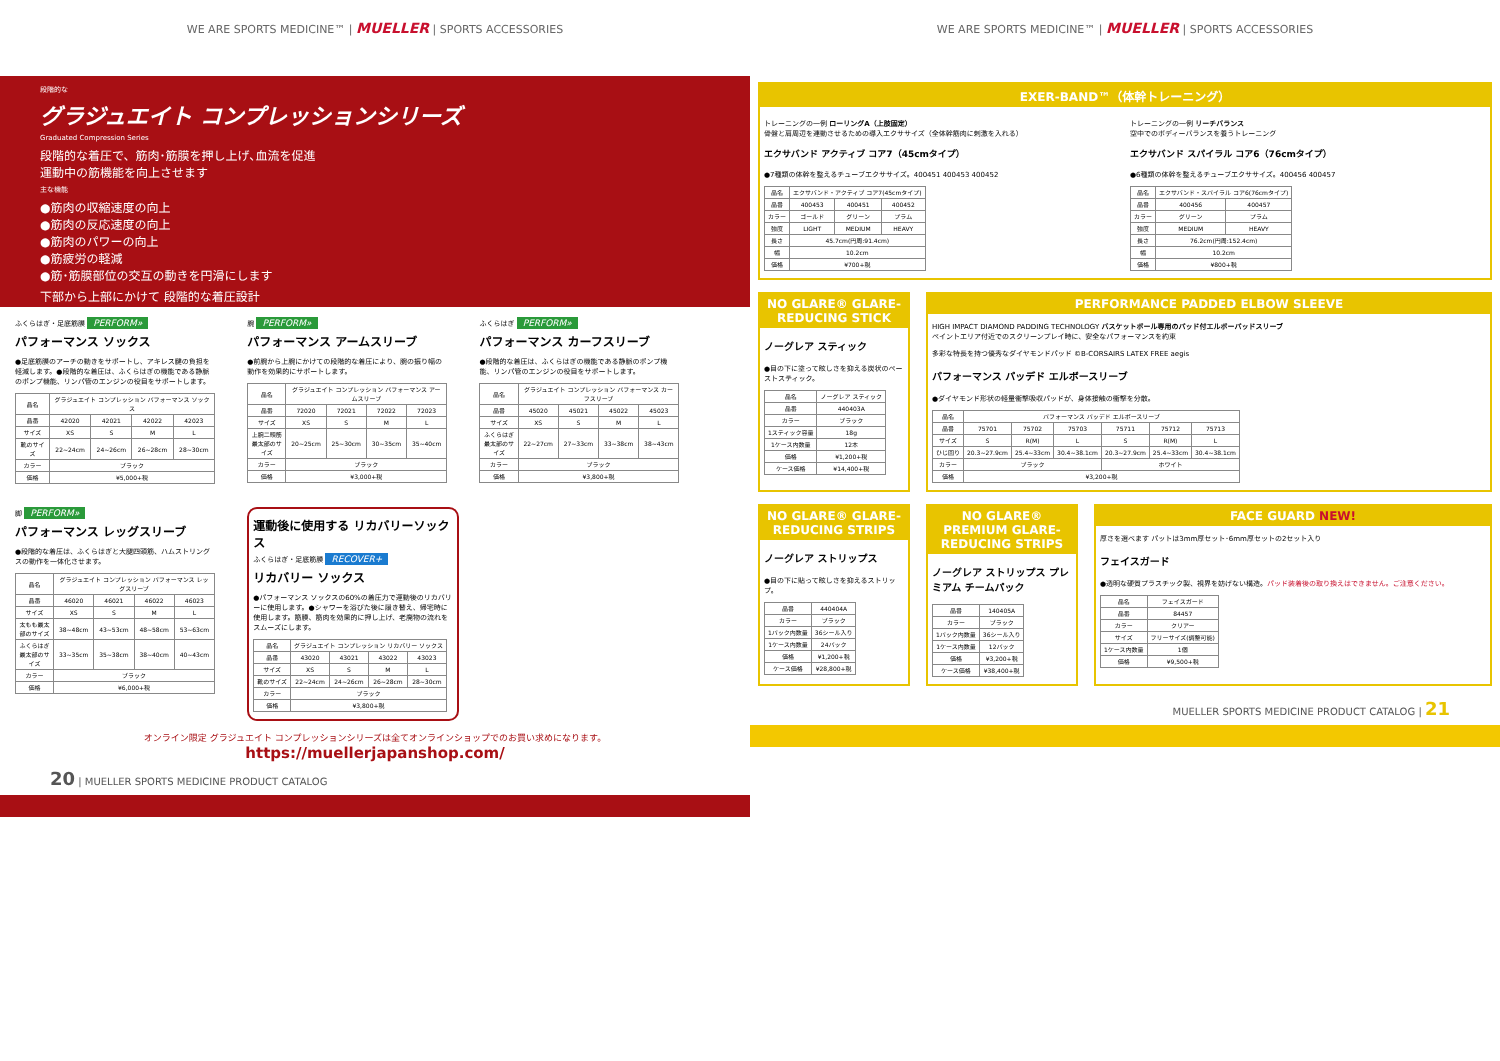WE ARE SPORTS MEDICINE™ | MUELLER | SPORTS ACCESSORIES
段階的な
グラジュエイト コンプレッションシリーズ
Graduated Compression Series
段階的な着圧で、筋肉･筋膜を押し上げ､血流を促進
運動中の筋機能を向上させます
主な機能
●筋肉の収縮速度の向上
●筋肉の反応速度の向上
●筋肉のパワーの向上
●筋疲労の軽減
●筋･筋膜部位の交互の動きを円滑にします
下部から上部にかけて 段階的な着圧設計
ふくらはぎ・足底筋膜 PERFORM»
パフォーマンス ソックス
●足底筋膜のアーチの動きをサポートし、アキレス腱の負担を軽減します。●段階的な着圧は、ふくらはぎの機能である静脈のポンプ機能、リンパ管のエンジンの役目をサポートします。
| 品名 | グラジュエイト コンプレッション パフォーマンス ソックス | | | |
| 品番 | 42020 | 42021 | 42022 | 42023 |
| サイズ | XS | S | M | L |
| 靴のサイズ | 22~24cm | 24~26cm | 26~28cm | 28~30cm |
| カラー | ブラック | | | |
| 価格 | ¥5,000+税 | | | |
腕 PERFORM»
パフォーマンス アームスリーブ
●前腕から上腕にかけての段階的な着圧により、腕の振り幅の動作を効果的にサポートします。
| 品名 | グラジュエイト コンプレッション パフォーマンス アームスリーブ | | | |
| 品番 | 72020 | 72021 | 72022 | 72023 |
| サイズ | XS | S | M | L |
| 上腕二頭筋最太部のサイズ | 20~25cm | 25~30cm | 30~35cm | 35~40cm |
| カラー | ブラック | | | |
| 価格 | ¥3,000+税 | | | |
ふくらはぎ PERFORM»
パフォーマンス カーフスリーブ
●段階的な着圧は、ふくらはぎの機能である静脈のポンプ機能、リンパ管のエンジンの役目をサポートします。
| 品名 | グラジュエイト コンプレッション パフォーマンス カーフスリーブ | | | |
| 品番 | 45020 | 45021 | 45022 | 45023 |
| サイズ | XS | S | M | L |
| ふくらはぎ最太部のサイズ | 22~27cm | 27~33cm | 33~38cm | 38~43cm |
| カラー | ブラック | | | |
| 価格 | ¥3,800+税 | | | |
脚 PERFORM»
パフォーマンス レッグスリーブ
●段階的な着圧は、ふくらはぎと大腿四頭筋、ハムストリングスの動作を一体化させます。
| 品名 | グラジュエイト コンプレッション パフォーマンス レッグスリーブ | | | |
| 品番 | 46020 | 46021 | 46022 | 46023 |
| サイズ | XS | S | M | L |
| 太もも最太部のサイズ | 38~48cm | 43~53cm | 48~58cm | 53~63cm |
| ふくらはぎ最太部のサイズ | 33~35cm | 35~38cm | 38~40cm | 40~43cm |
| カラー | ブラック | | | |
| 価格 | ¥6,000+税 | | | |
運動後に使用する リカバリーソックス
ふくらはぎ・足底筋膜 RECOVER+
リカバリー ソックス
●パフォーマンス ソックスの60%の着圧力で運動後のリカバリーに使用します。●シャワーを浴びた後に履き替え、帰宅時に使用します。筋膜、筋肉を効果的に押し上げ、老廃物の流れをスムーズにします。
| 品名 | グラジュエイト コンプレッション リカバリー ソックス | | | |
| 品番 | 43020 | 43021 | 43022 | 43023 |
| サイズ | XS | S | M | L |
| 靴のサイズ | 22~24cm | 24~26cm | 26~28cm | 28~30cm |
| カラー | ブラック | | | |
| 価格 | ¥3,800+税 | | | |
オンライン限定 グラジュエイト コンプレッションシリーズは全てオンラインショップでのお買い求めになります。
https://muellerjapanshop.com/
20 | MUELLER SPORTS MEDICINE PRODUCT CATALOG
WE ARE SPORTS MEDICINE™ | MUELLER | SPORTS ACCESSORIES
EXER-BAND™（体幹トレーニング）
トレーニングの一例 ローリングA（上肢固定）
骨盤と肩周辺を連動させるための導入エクササイズ（全体幹筋肉に刺激を入れる）
エクサバンド アクティブ コア7（45cmタイプ）
●7種類の体幹を整えるチューブエクササイズ。400451 400453 400452
| 品名 | エクサバンド・アクティブ コア7(45cmタイプ) | | |
| 品番 | 400453 | 400451 | 400452 |
| カラー | ゴールド | グリーン | プラム |
| 強度 | LIGHT | MEDIUM | HEAVY |
| 長さ | 45.7cm(円周:91.4cm) | | |
| 幅 | 10.2cm | | |
| 価格 | ¥700+税 | | |
トレーニングの一例 リーチバランス
空中でのボディーバランスを養うトレーニング
エクサバンド スパイラル コア6（76cmタイプ）
●6種類の体幹を整えるチューブエクササイズ。400456 400457
| 品名 | エクサバンド・スパイラル コア6(76cmタイプ) | |
| 品番 | 400456 | 400457 |
| カラー | グリーン | プラム |
| 強度 | MEDIUM | HEAVY |
| 長さ | 76.2cm(円周:152.4cm) | |
| 幅 | 10.2cm | |
| 価格 | ¥800+税 | |
NO GLARE® GLARE-REDUCING STICK
ノーグレア スティック
●目の下に塗って眩しさを抑える炭状のペーストスティック。
| 品名 | ノーグレア スティック |
| 品番 | 440403A |
| カラー | ブラック |
| 1スティック容量 | 18g |
| 1ケース内数量 | 12本 |
| 価格 | ¥1,200+税 |
| ケース価格 | ¥14,400+税 |
PERFORMANCE PADDED ELBOW SLEEVE
HIGH IMPACT DIAMOND PADDING TECHNOLOGY バスケットボール専用のパッド付エルボーパッドスリーブ
ペイントエリア付近でのスクリーンプレイ時に、安全なパフォーマンスを約束
多彩な特長を持つ優秀なダイヤモンドパッド ©B-CORSAIRS LATEX FREE aegis
パフォーマンス パッデド エルボースリーブ
●ダイヤモンド形状の軽量衝撃吸収パッドが、身体接触の衝撃を分散。
| 品名 | パフォーマンス パッデド エルボースリーブ | | | | | |
| 品番 | 75701 | 75702 | 75703 | 75711 | 75712 | 75713 |
| サイズ | S | R(M) | L | S | R(M) | L |
| ひじ回り | 20.3~27.9cm | 25.4~33cm | 30.4~38.1cm | 20.3~27.9cm | 25.4~33cm | 30.4~38.1cm |
| カラー | ブラック | | | ホワイト | | |
| 価格 | ¥3,200+税 | | | | | |
NO GLARE® GLARE-REDUCING STRIPS
ノーグレア ストリップス
●目の下に貼って眩しさを抑えるストリップ。
| 品番 | 440404A |
| カラー | ブラック |
| 1パック内数量 | 36シール入り |
| 1ケース内数量 | 24パック |
| 価格 | ¥1,200+税 |
| ケース価格 | ¥28,800+税 |
NO GLARE® PREMIUM GLARE-REDUCING STRIPS
ノーグレア ストリップス プレミアム チームパック
| 品番 | 140405A |
| カラー | ブラック |
| 1パック内数量 | 36シール入り |
| 1ケース内数量 | 12パック |
| 価格 | ¥3,200+税 |
| ケース価格 | ¥38,400+税 |
FACE GUARD NEW!
厚さを選べます パットは3mm厚セット･6mm厚セットの2セット入り
フェイスガード
●透明な硬質プラスチック製、視界を妨げない構造。パッド装着後の取り換えはできません。ご注意ください。
| 品名 | フェイスガード |
| 品番 | 84457 |
| カラー | クリアー |
| サイズ | フリーサイズ(調整可能) |
| 1ケース内数量 | 1個 |
| 価格 | ¥9,500+税 |
MUELLER SPORTS MEDICINE PRODUCT CATALOG | 21